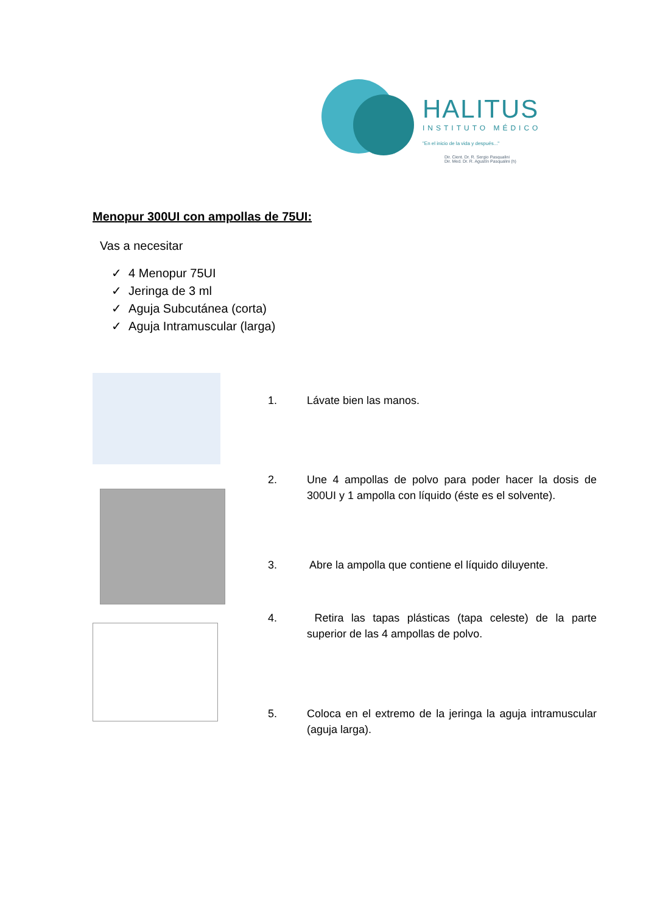HALITUS
INSTITUTO MÉDICO
"En el inicio de la vida y después..."
Dir. Cient. Dr. R. Sergio Pasqualini
Dir. Med. Dr. R. Agustín Pasqualini (h)
Menopur 300UI con ampollas de 75UI:
Vas a necesitar
✓ 4 Menopur 75UI
✓ Jeringa de 3 ml
✓ Aguja Subcutánea (corta)
✓ Aguja Intramuscular (larga)
1. Lávate bien las manos.
2. Une 4 ampollas de polvo para poder hacer la dosis de 300UI y 1 ampolla con líquido (éste es el solvente).
3. Abre la ampolla que contiene el líquido diluyente.
4. Retira las tapas plásticas (tapa celeste) de la parte superior de las 4 ampollas de polvo.
5. Coloca en el extremo de la jeringa la aguja intramuscular (aguja larga).